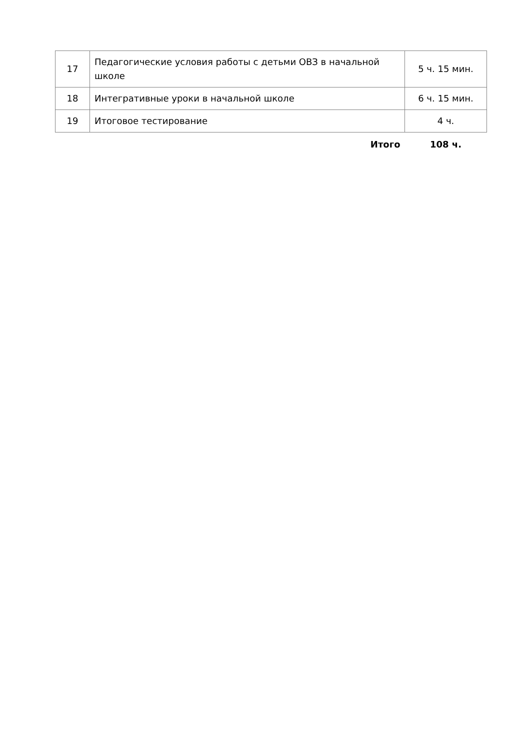| 17 | Педагогические условия работы с детьми ОВЗ в начальной школе | 5 ч. 15 мин. |
| 18 | Интегративные уроки в начальной школе | 6 ч. 15 мин. |
| 19 | Итоговое тестирование | 4 ч. |
| | Итого | 108 ч. |